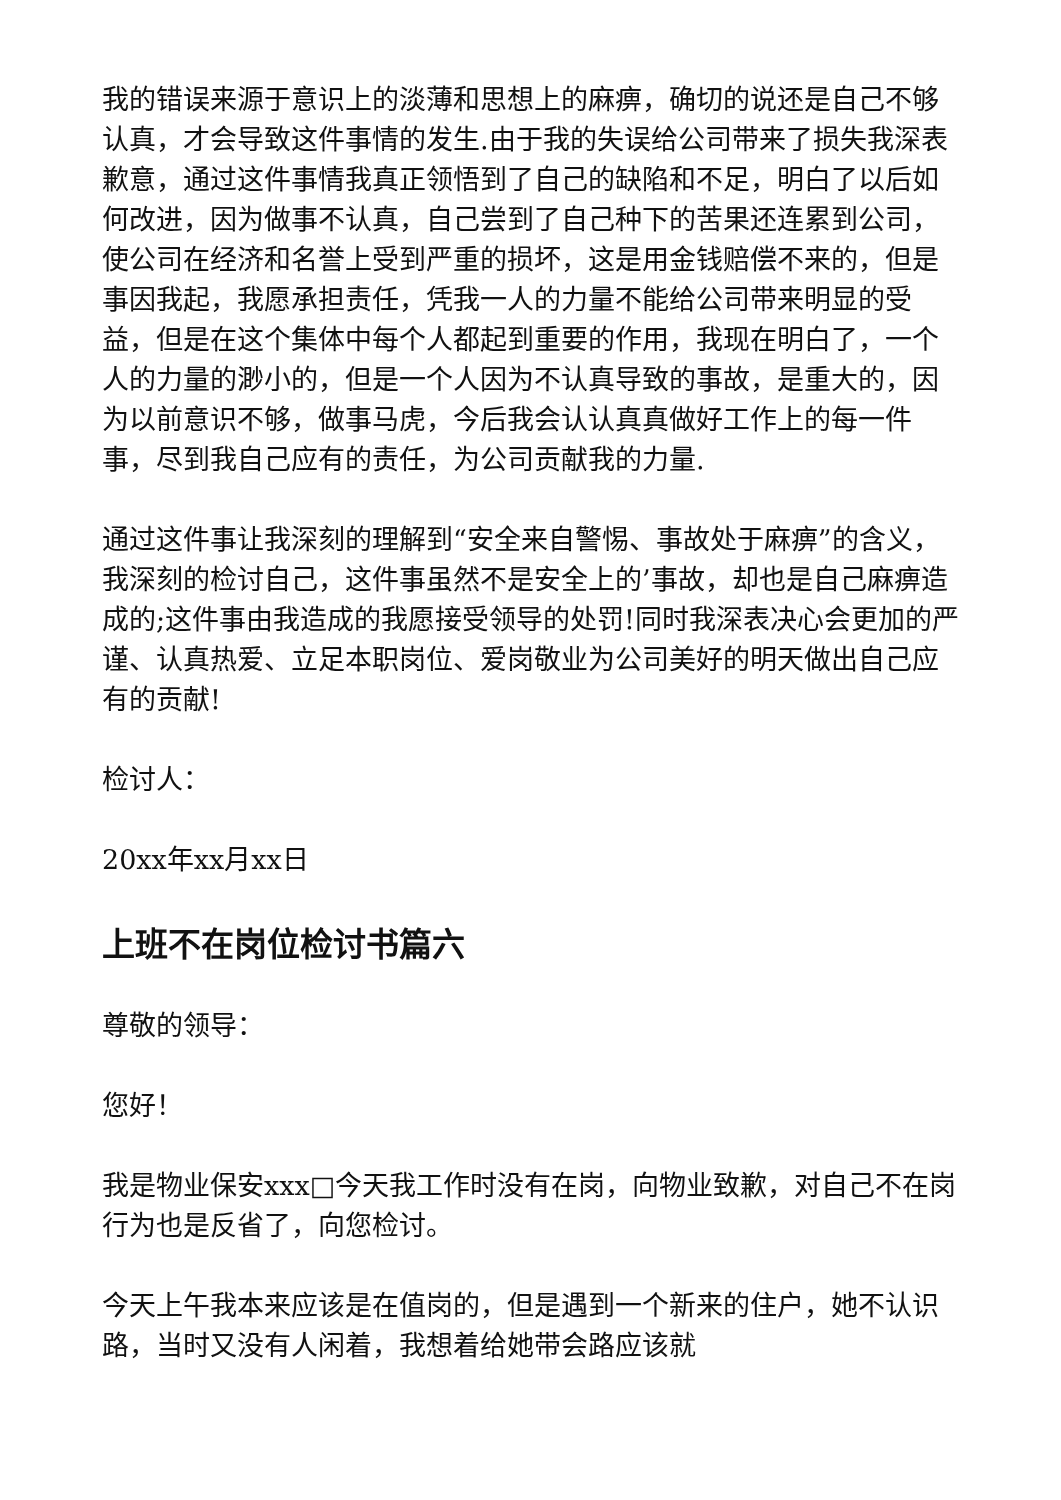我的错误来源于意识上的淡薄和思想上的麻痹，确切的说还是自己不够认真，才会导致这件事情的发生.由于我的失误给公司带来了损失我深表歉意，通过这件事情我真正领悟到了自己的缺陷和不足，明白了以后如何改进，因为做事不认真，自己尝到了自己种下的苦果还连累到公司，使公司在经济和名誉上受到严重的损坏，这是用金钱赔偿不来的，但是事因我起，我愿承担责任，凭我一人的力量不能给公司带来明显的受益，但是在这个集体中每个人都起到重要的作用，我现在明白了，一个人的力量的渺小的，但是一个人因为不认真导致的事故，是重大的，因为以前意识不够，做事马虎，今后我会认认真真做好工作上的每一件事，尽到我自己应有的责任，为公司贡献我的力量.
通过这件事让我深刻的理解到“安全来自警惕、事故处于麻痹”的含义，我深刻的检讨自己，这件事虽然不是安全上的’事故，却也是自己麻痹造成的;这件事由我造成的我愿接受领导的处罚!同时我深表决心会更加的严谨、认真热爱、立足本职岗位、爱岗敬业为公司美好的明天做出自己应有的贡献!
检讨人：
20xx年xx月xx日
上班不在岗位检讨书篇六
尊敬的领导：
您好！
我是物业保安xxx□今天我工作时没有在岗，向物业致歉，对自己不在岗行为也是反省了，向您检讨。
今天上午我本来应该是在值岗的，但是遇到一个新来的住户，她不认识路，当时又没有人闲着，我想着给她带会路应该就